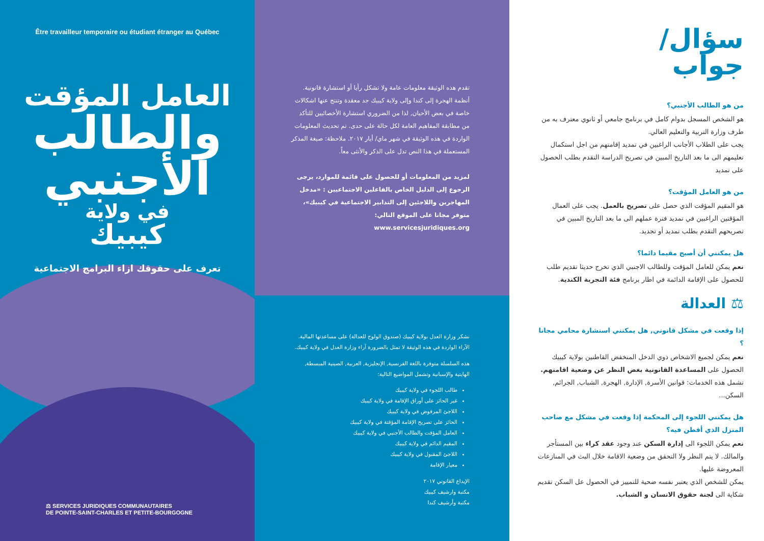Être travailleur temporaire ou étudiant étranger au Québec
العامل المؤقت
والطالب
الأجنبي
في ولاية
كيبيك
تعرف على حقوقك ازاء البرامج الاجتماعية
⚖ SERVICES JURIDIQUES COMMUNAUTAIRES
DE POINTE-SAINT-CHARLES ET PETITE-BOURGOGNE
تقدم هذه الوثيقة معلومات عامة ولا تشكل رأيا أو استشارة قانونية. أنظمة الهجرة إلى كندا وإلى ولاية كيبيك جد معقدة وتنتج عنها اشكالات خاصة في بعض الأحيان, لذا من الضروري استشارة الأخصائيين للتأكد من مطابقة المفاهيم العامة لكل حالة على حدى. تم تحديث المعلومات الواردة في هذه الوثيقة في شهر ماي/ أيار ٢٠١٧. ملاحظة: صيغة المذكر المستعملة في هذا النص تدل على الذكر والأنثى معاً.
لمزيد من المعلومات أو للحصول على قائمة للموارد، يرجى الرجوع إلى الدليل الخاص بالفاعلين الاجتماعيين : «مدخل المهاجرين واللاجئين إلى التدابير الاجتماعية في كيبيك»، متوفر مجانا على الموقع التالي: www.servicesjuridiques.org
نشكر وزارة العدل بولاية كيبيك (صندوق الولوج للعدالة) على مساعدتها المالية. الآراء الواردة في هذه الوثيقة لا تمثل بالضرورة آراء وزارة العدل في ولاية كيبيك.
هذه السلسلة متوفرة باللغة الفرنسية, الإنجليزية, العربية, الصينية المبسطة, الهايتية والإسبانية وتشمل المواضيع التالية:
طالب اللجوء في ولاية كيبيك
غير الحائز على أوراق الإقامة في ولاية كيبيك
اللاجئ المرفوض في ولاية كيبيك
الحائز على تصريح الإقامة المؤقتة في ولاية كيبيك
العامل المؤقت والطالب الأجنبي في ولاية كيبيك
المقيم الدائم في ولاية كيبيك
اللاجئ المقبول في ولاية كيبيك
معيار الإقامة
الإيداع القانوني ٢٠١٧
مكتبة وارشيف كيبيك
مكتبة وأرشيف كندا
سؤال/
جواب
من هو الطالب الأجنبي؟
هو الشخص المسجل بدوام كامل في برنامج جامعي أو ثانوي معترف به من طرف وزارة التربية والتعليم العالي.
يجب على الطلاب الأجانب الراغبين في تمديد إقامتهم من اجل استكمال تعليمهم الى ما بعد التاريخ المبين في تصريح الدراسة التقدم بطلب الحصول على تمديد
من هو العامل المؤقت؟
هو المقيم المؤقت الذي حصل على تصريح بالعمل. يجب على العمال المؤقتين الراغبين في تمديد فترة عملهم الى ما بعد التاريخ المبين في تصريحهم التقدم بطلب تمديد أو تجديد.
هل يمكنني أن أصبح مقيما دائما؟
نعم يمكن للعامل المؤقت وللطالب الاجنبي الذي تخرج حديثا تقديم طلب للحصول على الإقامة الدائمة في اطار برنامج فئة التجربة الكندية.
⚖ العدالة
إذا وقعت في مشكل قانوني, هل يمكنني استشارة محامي مجانا ؟
نعم يمكن لجميع الاشخاص ذوي الدخل المنخفض القاطنين بولاية كيبيك الحصول على المساعدة القانونية بغض النظر عن وضعية اقامتهم.
تشمل هذه الخدمات: قوانين الأسرة, الإدارة, الهجرة, الشباب, الجرائم, السكن...
هل يمكنني اللجوء إلى المحكمة إذا وقعت في مشكل مع صاحب المنزل الذي أقطن فيه؟
نعم يمكن اللجوء الى إدارة السكن عند وجود عقد كراء بين المستأجر والمالك. لا يتم النظر ولا التحقق من وضعية الاقامة خلال البث في المنازعات المعروضة عليها.
يمكن للشخص الذي يعتبر نفسه ضحية للتمييز في الحصول عل السكن تقديم شكاية الى لجنة حقوق الانسان و الشباب.